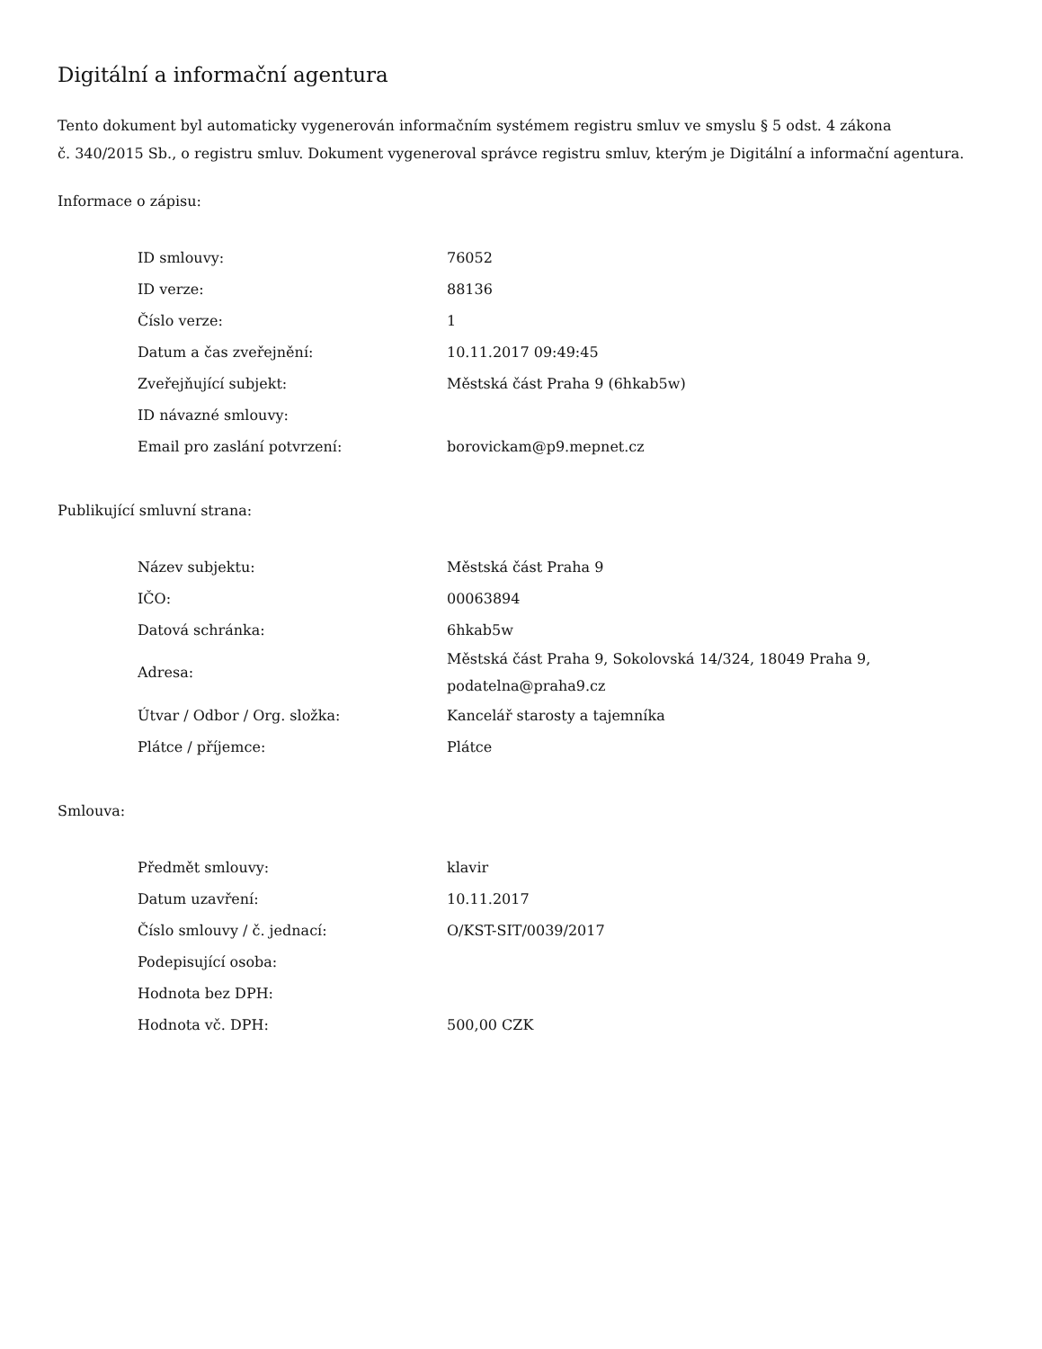Digitální a informační agentura
Tento dokument byl automaticky vygenerován informačním systémem registru smluv ve smyslu § 5 odst. 4 zákona
č. 340/2015 Sb., o registru smluv. Dokument vygeneroval správce registru smluv, kterým je Digitální a informační agentura.
Informace o zápisu:
| ID smlouvy: | 76052 |
| ID verze: | 88136 |
| Číslo verze: | 1 |
| Datum a čas zveřejnění: | 10.11.2017 09:49:45 |
| Zveřejňující subjekt: | Městská část Praha 9 (6hkab5w) |
| ID návazné smlouvy: | |
| Email pro zaslání potvrzení: | borovickam@p9.mepnet.cz |
Publikující smluvní strana:
| Název subjektu: | Městská část Praha 9 |
| IČO: | 00063894 |
| Datová schránka: | 6hkab5w |
| Adresa: | Městská část Praha 9, Sokolovská 14/324, 18049 Praha 9, podatelna@praha9.cz |
| Útvar / Odbor / Org. složka: | Kancelář starosty a tajemníka |
| Plátce / příjemce: | Plátce |
Smlouva:
| Předmět smlouvy: | klavir |
| Datum uzavření: | 10.11.2017 |
| Číslo smlouvy / č. jednací: | O/KST-SIT/0039/2017 |
| Podepisující osoba: | |
| Hodnota bez DPH: | |
| Hodnota vč. DPH: | 500,00 CZK |